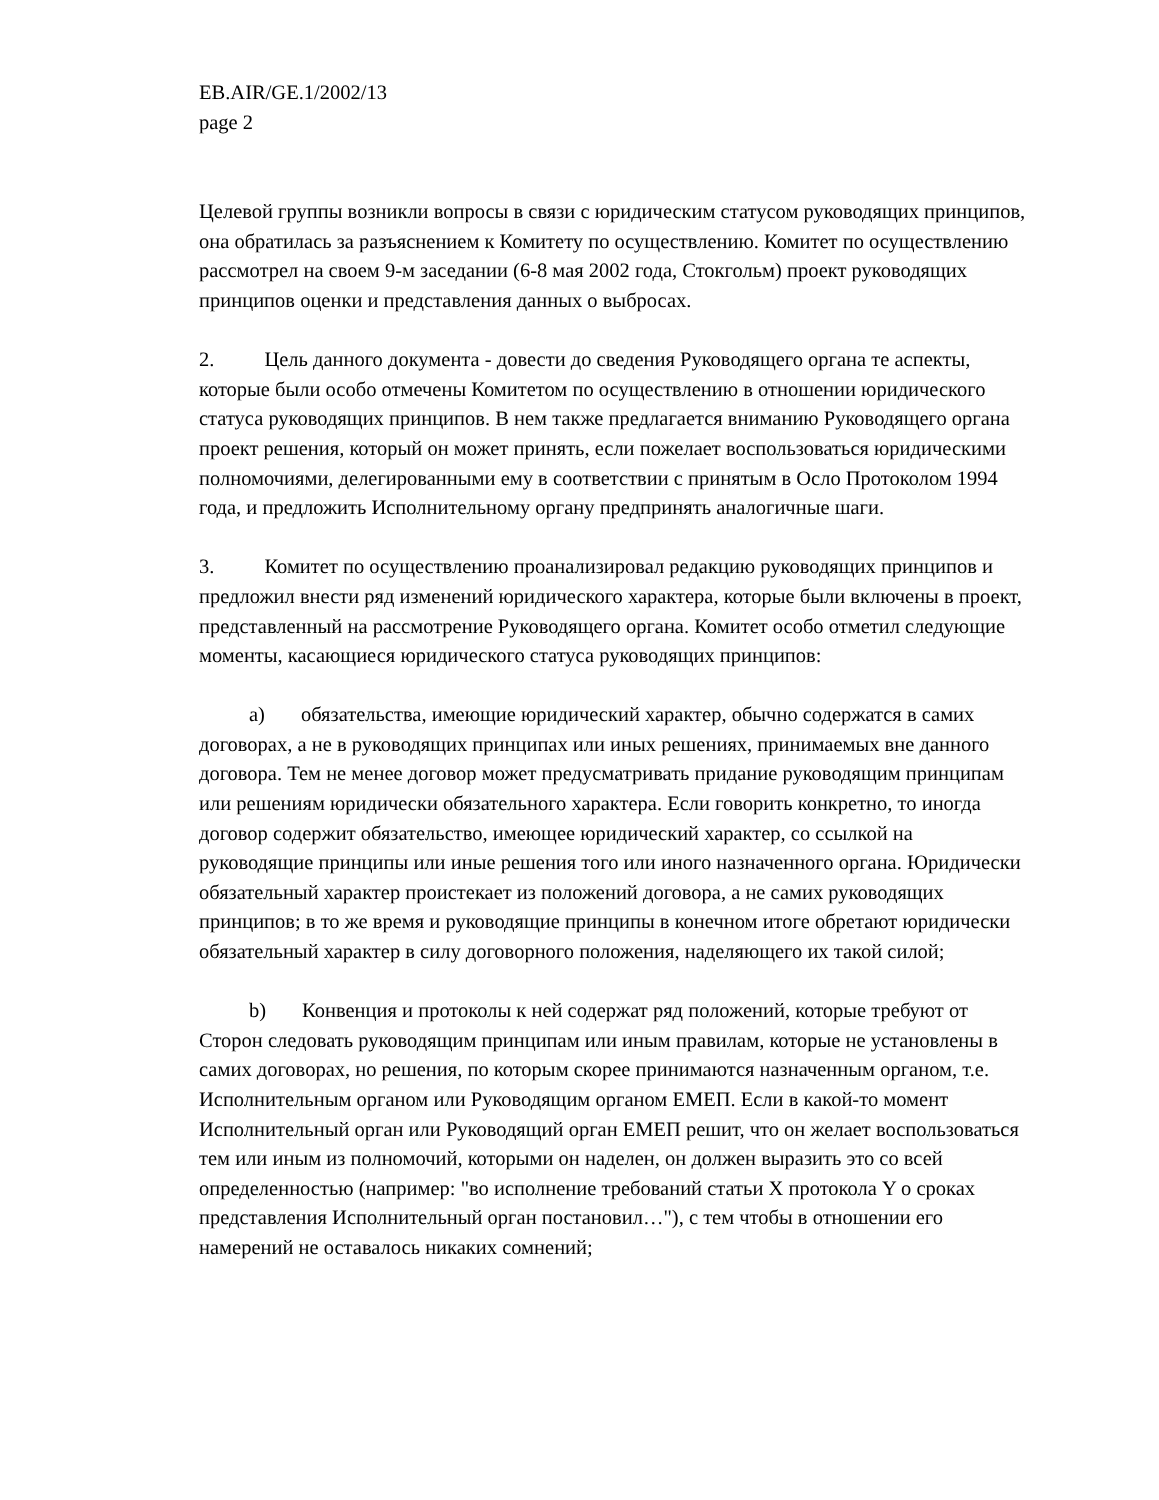EB.AIR/GE.1/2002/13
page 2
Целевой группы возникли вопросы в связи с юридическим статусом руководящих принципов, она обратилась за разъяснением к Комитету по осуществлению. Комитет по осуществлению рассмотрел на своем 9-м заседании (6-8 мая 2002 года, Стокгольм) проект руководящих принципов оценки и представления данных о выбросах.
2. Цель данного документа - довести до сведения Руководящего органа те аспекты, которые были особо отмечены Комитетом по осуществлению в отношении юридического статуса руководящих принципов. В нем также предлагается вниманию Руководящего органа проект решения, который он может принять, если пожелает воспользоваться юридическими полномочиями, делегированными ему в соответствии с принятым в Осло Протоколом 1994 года, и предложить Исполнительному органу предпринять аналогичные шаги.
3. Комитет по осуществлению проанализировал редакцию руководящих принципов и предложил внести ряд изменений юридического характера, которые были включены в проект, представленный на рассмотрение Руководящего органа. Комитет особо отметил следующие моменты, касающиеся юридического статуса руководящих принципов:
a) обязательства, имеющие юридический характер, обычно содержатся в самих договорах, а не в руководящих принципах или иных решениях, принимаемых вне данного договора. Тем не менее договор может предусматривать придание руководящим принципам или решениям юридически обязательного характера. Если говорить конкретно, то иногда договор содержит обязательство, имеющее юридический характер, со ссылкой на руководящие принципы или иные решения того или иного назначенного органа. Юридически обязательный характер проистекает из положений договора, а не самих руководящих принципов; в то же время и руководящие принципы в конечном итоге обретают юридически обязательный характер в силу договорного положения, наделяющего их такой силой;
b) Конвенция и протоколы к ней содержат ряд положений, которые требуют от Сторон следовать руководящим принципам или иным правилам, которые не установлены в самих договорах, но решения, по которым скорее принимаются назначенным органом, т.е. Исполнительным органом или Руководящим органом ЕМЕП. Если в какой-то момент Исполнительный орган или Руководящий орган ЕМЕП решит, что он желает воспользоваться тем или иным из полномочий, которыми он наделен, он должен выразить это со всей определенностью (например: "во исполнение требований статьи X протокола Y о сроках представления Исполнительный орган постановил…"), с тем чтобы в отношении его намерений не оставалось никаких сомнений;